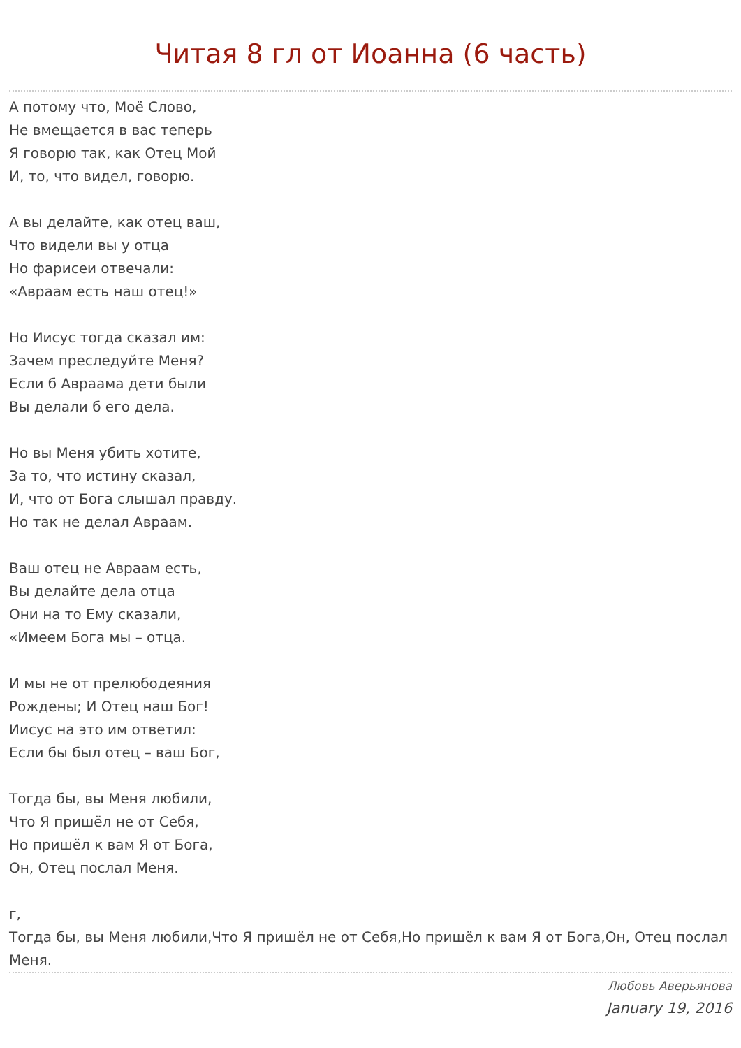Читая 8 гл от Иоанна (6 часть)
А потому что, Моё Слово,
Не вмещается в вас теперь
Я говорю так, как Отец Мой
И, то, что видел, говорю.
А вы делайте, как отец ваш,
Что видели вы у отца
Но фарисеи отвечали:
«Авраам есть наш отец!»
Но Иисус тогда сказал им:
Зачем преследуйте Меня?
Если б Авраама дети были
Вы делали б его дела.
Но вы Меня убить хотите,
За то, что истину сказал,
И, что от Бога слышал правду.
Но так не делал Авраам.
Ваш отец не Авраам есть,
Вы делайте дела отца
Они на то Ему сказали,
«Имеем Бога мы – отца.
И мы не от прелюбодеяния
Рождены; И Отец наш Бог!
Иисус на это им ответил:
Если бы был отец – ваш Бог,
Тогда бы, вы Меня любили,
Что Я пришёл не от Себя,
Но пришёл к вам Я от Бога,
Он, Отец послал Меня.
г,
Тогда бы, вы Меня любили,Что Я пришёл не от Себя,Но пришёл к вам Я от Бога,Он, Отец послал Меня.
Любовь Аверьянова
January 19, 2016